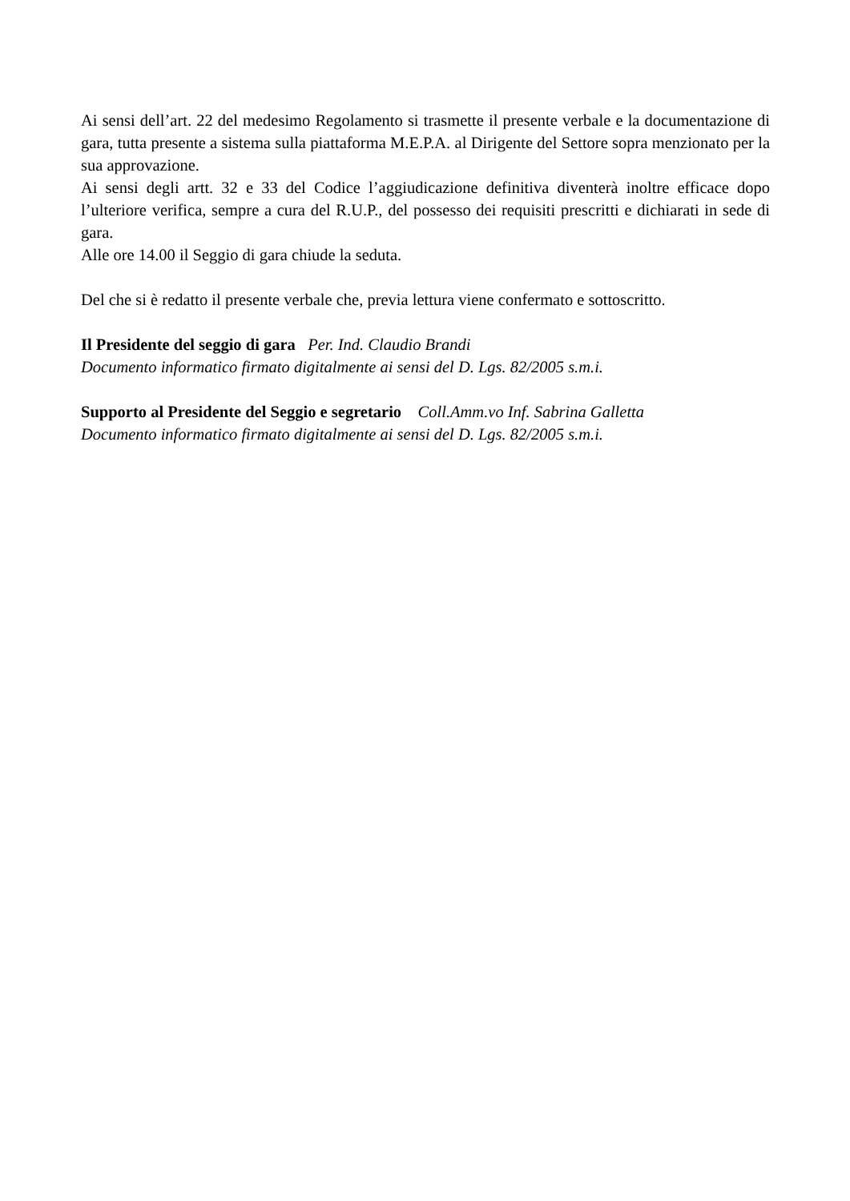Ai sensi dell’art. 22 del medesimo Regolamento si trasmette il presente verbale e la documentazione di gara, tutta presente a sistema sulla piattaforma M.E.P.A. al Dirigente del Settore sopra menzionato per la sua approvazione.
Ai sensi degli artt. 32 e 33 del Codice l’aggiudicazione definitiva diventerà inoltre efficace dopo l’ulteriore verifica, sempre a cura del R.U.P., del possesso dei requisiti prescritti e dichiarati in sede di gara.
Alle ore 14.00 il Seggio di gara chiude la seduta.
Del che si è redatto il presente verbale che, previa lettura viene confermato e sottoscritto.
Il Presidente del seggio di gara Per. Ind. Claudio Brandi
Documento informatico firmato digitalmente ai sensi del D. Lgs. 82/2005 s.m.i.
Supporto al Presidente del Seggio e segretario Coll.Amm.vo Inf. Sabrina Galletta
Documento informatico firmato digitalmente ai sensi del D. Lgs. 82/2005 s.m.i.